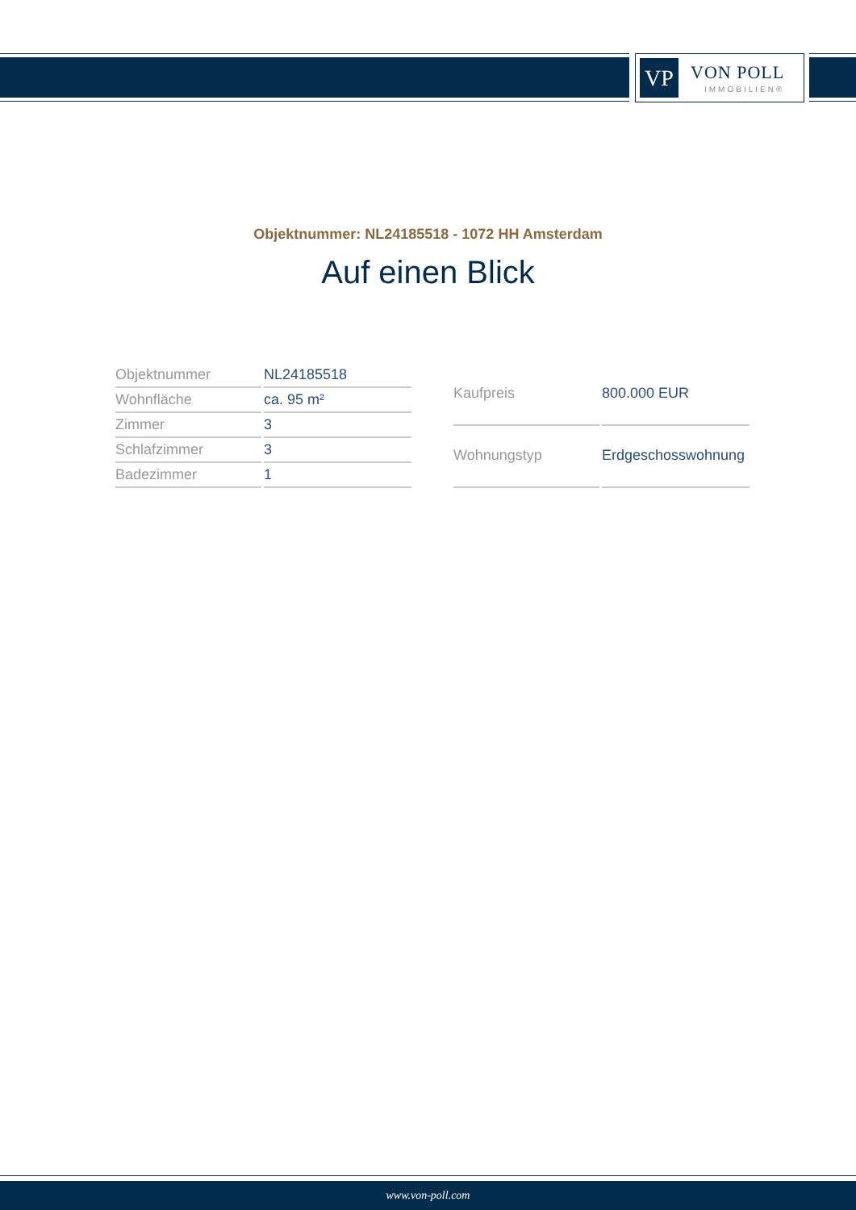VP VON POLL
IMMOBILIEN®
Objektnummer: NL24185518 - 1072 HH Amsterdam
Auf einen Blick
| Objektnummer | NL24185518 |
| Wohnfläche | ca. 95 m² |
| Zimmer | 3 |
| Schlafzimmer | 3 |
| Badezimmer | 1 |
| Kaufpreis | 800.000 EUR |
| Wohnungstyp | Erdgeschosswohnung |
www.von-poll.com